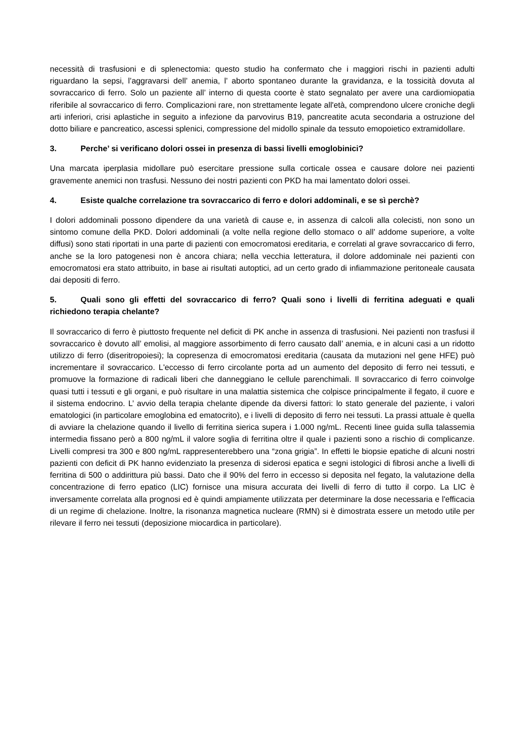necessità di trasfusioni e di splenectomia: questo studio ha confermato che i maggiori rischi in pazienti adulti riguardano la sepsi, l’aggravarsi dell’ anemia, l’ aborto spontaneo durante la gravidanza, e la tossicità dovuta al sovraccarico di ferro. Solo un paziente all’ interno di questa coorte è stato segnalato per avere una cardiomiopatia riferibile al sovraccarico di ferro. Complicazioni rare, non strettamente legate all'età, comprendono ulcere croniche degli arti inferiori, crisi aplastiche in seguito a infezione da parvovirus B19, pancreatite acuta secondaria a ostruzione del dotto biliare e pancreatico, ascessi splenici, compressione del midollo spinale da tessuto emopoietico extramidollare.
3. Perche’ si verificano dolori ossei in presenza di bassi livelli emoglobinici?
Una marcata iperplasia midollare può esercitare pressione sulla corticale ossea e causare dolore nei pazienti gravemente anemici non trasfusi. Nessuno dei nostri pazienti con PKD ha mai lamentato dolori ossei.
4. Esiste qualche correlazione tra sovraccarico di ferro e dolori addominali, e se sì perchè?
I dolori addominali possono dipendere da una varietà di cause e, in assenza di calcoli alla colecisti, non sono un sintomo comune della PKD. Dolori addominali (a volte nella regione dello stomaco o all’ addome superiore, a volte diffusi) sono stati riportati in una parte di pazienti con emocromatosi ereditaria, e correlati al grave sovraccarico di ferro, anche se la loro patogenesi non è ancora chiara; nella vecchia letteratura, il dolore addominale nei pazienti con emocromatosi era stato attribuito, in base ai risultati autoptici, ad un certo grado di infiammazione peritoneale causata dai depositi di ferro.
5. Quali sono gli effetti del sovraccarico di ferro? Quali sono i livelli di ferritina adeguati e quali richiedono terapia chelante?
Il sovraccarico di ferro è piuttosto frequente nel deficit di PK anche in assenza di trasfusioni. Nei pazienti non trasfusi il sovraccarico è dovuto all’ emolisi, al maggiore assorbimento di ferro causato dall’ anemia, e in alcuni casi a un ridotto utilizzo di ferro (diseritropoiesi); la copresenza di emocromatosi ereditaria (causata da mutazioni nel gene HFE) può incrementare il sovraccarico. L'eccesso di ferro circolante porta ad un aumento del deposito di ferro nei tessuti, e promuove la formazione di radicali liberi che danneggiano le cellule parenchimali. Il sovraccarico di ferro coinvolge quasi tutti i tessuti e gli organi, e può risultare in una malattia sistemica che colpisce principalmente il fegato, il cuore e il sistema endocrino. L’ avvio della terapia chelante dipende da diversi fattori: lo stato generale del paziente, i valori ematologici (in particolare emoglobina ed ematocrito), e i livelli di deposito di ferro nei tessuti. La prassi attuale è quella di avviare la chelazione quando il livello di ferritina sierica supera i 1.000 ng/mL. Recenti linee guida sulla talassemia intermedia fissano però a 800 ng/mL il valore soglia di ferritina oltre il quale i pazienti sono a rischio di complicanze. Livelli compresi tra 300 e 800 ng/mL rappresenterebbero una “zona grigia”. In effetti le biopsie epatiche di alcuni nostri pazienti con deficit di PK hanno evidenziato la presenza di siderosi epatica e segni istologici di fibrosi anche a livelli di ferritina di 500 o addirittura più bassi. Dato che il 90% del ferro in eccesso si deposita nel fegato, la valutazione della concentrazione di ferro epatico (LIC) fornisce una misura accurata dei livelli di ferro di tutto il corpo. La LIC è inversamente correlata alla prognosi ed è quindi ampiamente utilizzata per determinare la dose necessaria e l'efficacia di un regime di chelazione. Inoltre, la risonanza magnetica nucleare (RMN) si è dimostrata essere un metodo utile per rilevare il ferro nei tessuti (deposizione miocardica in particolare).